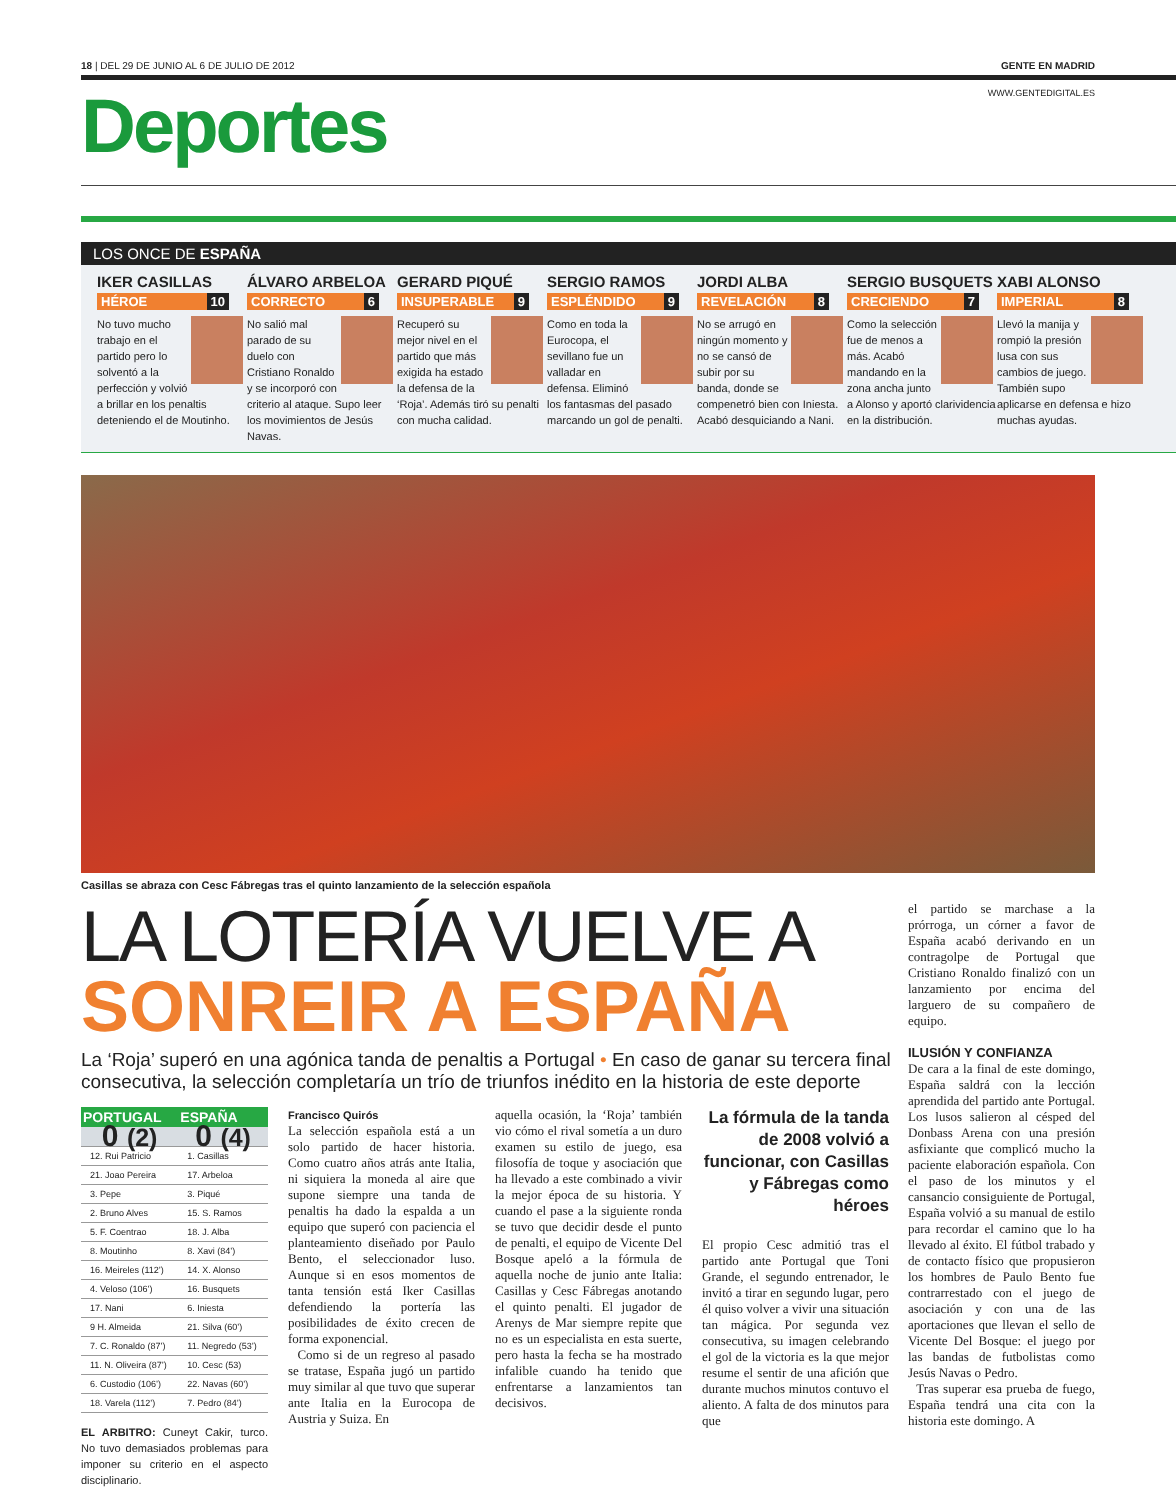18 | DEL 29 DE JUNIO AL 6 DE JULIO DE 2012 GENTE EN MADRID
Deportes
WWW.GENTEDIGITAL.ES
LOS ONCE DE ESPAÑA
IKER CASILLAS
HÉROE 10
No tuvo mucho trabajo en el partido pero lo solventó a la perfección y volvió a brillar en los penaltis deteniendo el de Moutinho.
ÁLVARO ARBELOA
CORRECTO 6
No salió mal parado de su duelo con Cristiano Ronaldo y se incorporó con criterio al ataque. Supo leer los movimientos de Jesús Navas.
GERARD PIQUÉ
INSUPERABLE 9
Recuperó su mejor nivel en el partido que más exigida ha estado la defensa de la ‘Roja’. Además tiró su penalti con mucha calidad.
SERGIO RAMOS
ESPLÉNDIDO 9
Como en toda la Eurocopa, el sevillano fue un valladar en defensa. Eliminó los fantasmas del pasado marcando un gol de penalti.
JORDI ALBA
REVELACIÓN 8
No se arrugó en ningún momento y no se cansó de subir por su banda, donde se compenetró bien con Iniesta. Acabó desquiciando a Nani.
SERGIO BUSQUETS
CRECIENDO 7
Como la selección fue de menos a más. Acabó mandando en la zona ancha junto a Alonso y aportó clarividencia en la distribución.
XABI ALONSO
IMPERIAL 8
Llevó la manija y rompió la presión lusa con sus cambios de juego. También supo aplicarse en defensa e hizo muchas ayudas.
Casillas se abraza con Cesc Fábregas tras el quinto lanzamiento de la selección española
LA LOTERÍA VUELVE A
SONREIR A ESPAÑA
La ‘Roja’ superó en una agónica tanda de penaltis a Portugal • En caso de ganar su tercera final consecutiva, la selección completaría un trío de triunfos inédito en la historia de este deporte
| PORTUGAL | ESPAÑA |
| --- | --- |
| 0 (2) | 0 (4) |
| 12. Rui Patricio | 1. Casillas |
| 21. Joao Pereira | 17. Arbeloa |
| 3. Pepe | 3. Piqué |
| 2. Bruno Alves | 15. S. Ramos |
| 5. F. Coentrao | 18. J. Alba |
| 8. Moutinho | 8. Xavi (84’) |
| 16. Meireles (112’) | 14. X. Alonso |
| 4. Veloso (106’) | 16. Busquets |
| 17. Nani | 6. Iniesta |
| 9 H. Almeida | 21. Silva (60’) |
| 7. C. Ronaldo (87’) | 11. Negredo (53’) |
| 11. N. Oliveira (87’) | 10. Cesc (53) |
| 6. Custodio (106’) | 22. Navas (60’) |
| 18. Varela (112’) | 7. Pedro (84’) |
EL ARBITRO: Cuneyt Cakir, turco. No tuvo demasiados problemas para imponer su criterio en el aspecto disciplinario.
Francisco Quirós
La selección española está a un solo partido de hacer historia. Como cuatro años atrás ante Italia, ni siquiera la moneda al aire que supone siempre una tanda de penaltis ha dado la espalda a un equipo que superó con paciencia el planteamiento diseñado por Paulo Bento, el seleccionador luso. Aunque si en esos momentos de tanta tensión está Iker Casillas defendiendo la portería las posibilidades de éxito crecen de forma exponencial.
Como si de un regreso al pasado se tratase, España jugó un partido muy similar al que tuvo que superar ante Italia en la Eurocopa de Austria y Suiza. En
aquella ocasión, la ‘Roja’ también vio cómo el rival sometía a un duro examen su estilo de juego, esa filosofía de toque y asociación que ha llevado a este combinado a vivir la mejor época de su historia. Y cuando el pase a la siguiente ronda se tuvo que decidir desde el punto de penalti, el equipo de Vicente Del Bosque apeló a la fórmula de aquella noche de junio ante Italia: Casillas y Cesc Fábregas anotando el quinto penalti. El jugador de Arenys de Mar siempre repite que no es un especialista en esta suerte, pero hasta la fecha se ha mostrado infalible cuando ha tenido que enfrentarse a lanzamientos tan decisivos.
La fórmula de la tanda de 2008 volvió a funcionar, con Casillas y Fábregas como héroes
El propio Cesc admitió tras el partido ante Portugal que Toni Grande, el segundo entrenador, le invitó a tirar en segundo lugar, pero él quiso volver a vivir una situación tan mágica. Por segunda vez consecutiva, su imagen celebrando el gol de la victoria es la que mejor resume el sentir de una afición que durante muchos minutos contuvo el aliento. A falta de dos minutos para que
el partido se marchase a la prórroga, un córner a favor de España acabó derivando en un contragolpe de Portugal que Cristiano Ronaldo finalizó con un lanzamiento por encima del larguero de su compañero de equipo.
ILUSIÓN Y CONFIANZA
De cara a la final de este domingo, España saldrá con la lección aprendida del partido ante Portugal. Los lusos salieron al césped del Donbass Arena con una presión asfixiante que complicó mucho la paciente elaboración española. Con el paso de los minutos y el cansancio consiguiente de Portugal, España volvió a su manual de estilo para recordar el camino que lo ha llevado al éxito. El fútbol trabado y de contacto físico que propusieron los hombres de Paulo Bento fue contrarrestado con el juego de asociación y con una de las aportaciones que llevan el sello de Vicente Del Bosque: el juego por las bandas de futbolistas como Jesús Navas o Pedro.
Tras superar esa prueba de fuego, España tendrá una cita con la historia este domingo. A